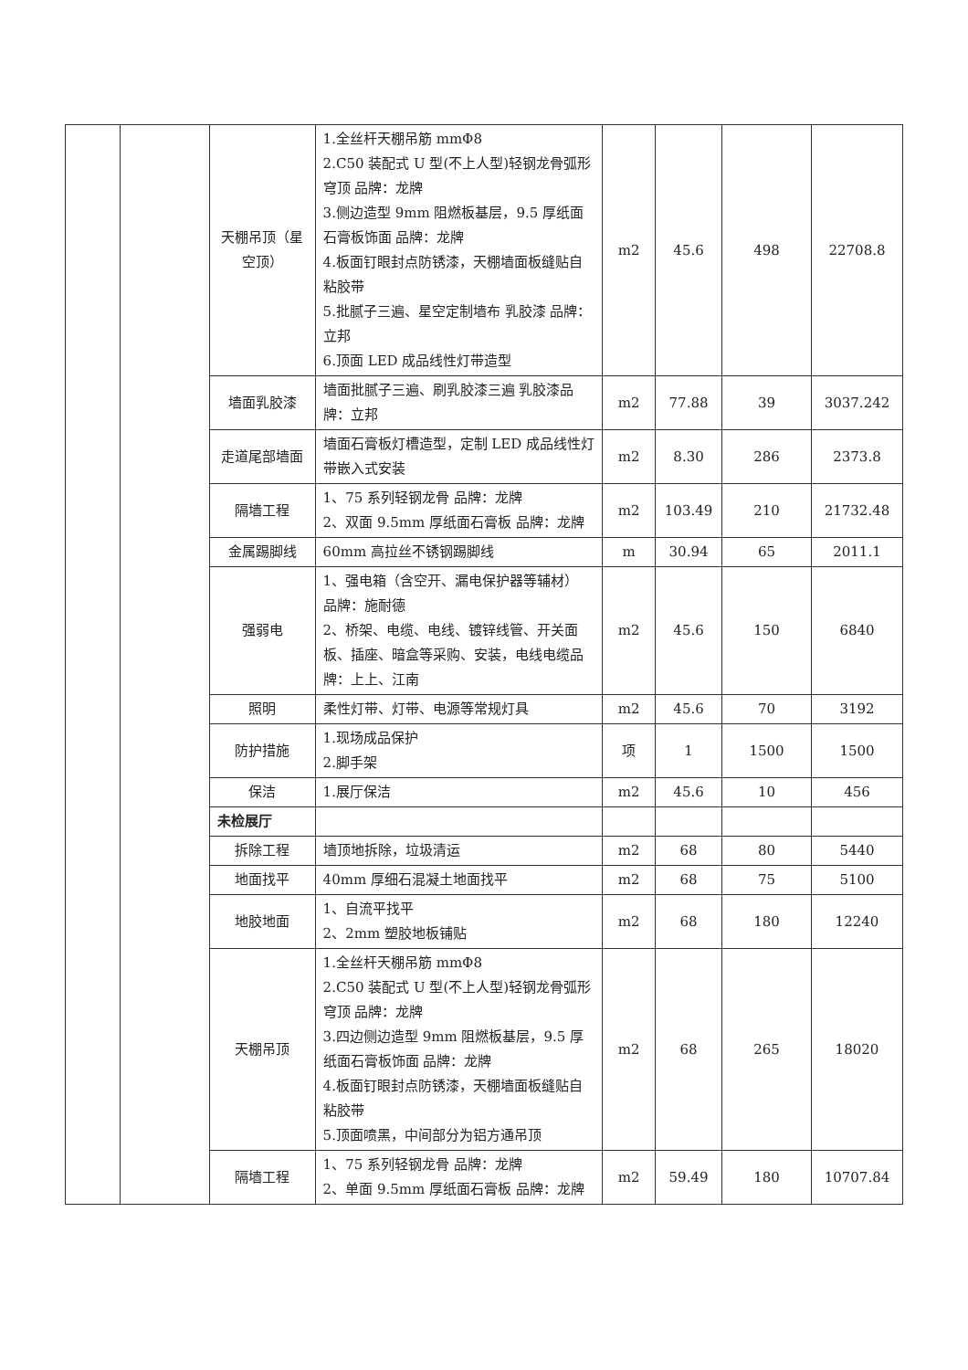| | | 天棚吊顶（星空顶） | 1.全丝杆天棚吊筋 mmΦ8 2.C50 装配式 U 型(不上人型)轻钢龙骨弧形穹顶 品牌：龙牌 3.侧边造型 9mm 阻燃板基层，9.5 厚纸面石膏板饰面 品牌：龙牌 4.板面钉眼封点防锈漆，天棚墙面板缝贴自粘胶带 5.批腻子三遍、星空定制墙布 乳胶漆 品牌：立邦 6.顶面 LED 成品线性灯带造型 | m2 | 45.6 | 498 | 22708.8 |
| | | 墙面乳胶漆 | 墙面批腻子三遍、刷乳胶漆三遍 乳胶漆品牌：立邦 | m2 | 77.88 | 39 | 3037.242 |
| | | 走道尾部墙面 | 墙面石膏板灯槽造型，定制 LED 成品线性灯带嵌入式安装 | m2 | 8.30 | 286 | 2373.8 |
| | | 隔墙工程 | 1、75 系列轻钢龙骨 品牌：龙牌 2、双面 9.5mm 厚纸面石膏板 品牌：龙牌 | m2 | 103.49 | 210 | 21732.48 |
| | | 金属踢脚线 | 60mm 高拉丝不锈钢踢脚线 | m | 30.94 | 65 | 2011.1 |
| | | 强弱电 | 1、强电箱（含空开、漏电保护器等辅材） 品牌：施耐德 2、桥架、电缆、电线、镀锌线管、开关面板、插座、暗盒等采购、安装，电线电缆品牌：上上、江南 | m2 | 45.6 | 150 | 6840 |
| | | 照明 | 柔性灯带、灯带、电源等常规灯具 | m2 | 45.6 | 70 | 3192 |
| | | 防护措施 | 1.现场成品保护 2.脚手架 | 项 | 1 | 1500 | 1500 |
| | | 保洁 | 1.展厅保洁 | m2 | 45.6 | 10 | 456 |
| | | 未检展厅 | | | | | |
| | | 拆除工程 | 墙顶地拆除，垃圾清运 | m2 | 68 | 80 | 5440 |
| | | 地面找平 | 40mm 厚细石混凝土地面找平 | m2 | 68 | 75 | 5100 |
| | | 地胶地面 | 1、自流平找平 2、2mm 塑胶地板铺贴 | m2 | 68 | 180 | 12240 |
| | | 天棚吊顶 | 1.全丝杆天棚吊筋 mmΦ8 2.C50 装配式 U 型(不上人型)轻钢龙骨弧形穹顶 品牌：龙牌 3.四边侧边造型 9mm 阻燃板基层，9.5 厚纸面石膏板饰面 品牌：龙牌 4.板面钉眼封点防锈漆，天棚墙面板缝贴自粘胶带 5.顶面喷黑，中间部分为铝方通吊顶 | m2 | 68 | 265 | 18020 |
| | | 隔墙工程 | 1、75 系列轻钢龙骨 品牌：龙牌 2、单面 9.5mm 厚纸面石膏板 品牌：龙牌 | m2 | 59.49 | 180 | 10707.84 |